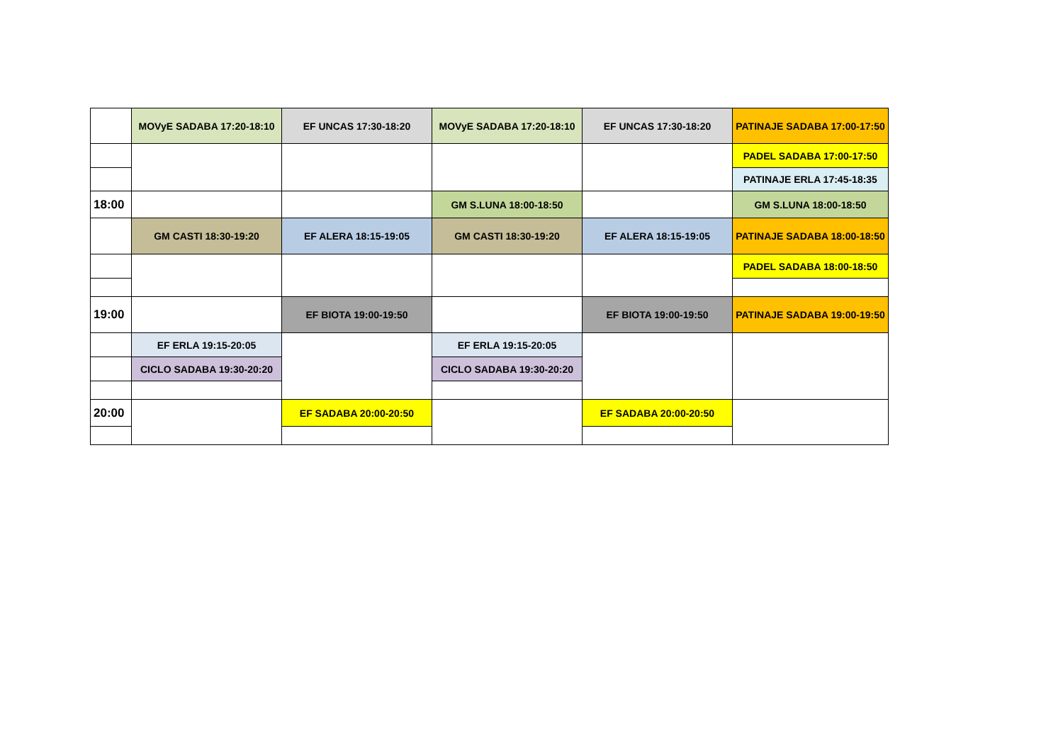| | MOVyE SADABA 17:20-18:10 | EF UNCAS 17:30-18:20 | MOVyE SADABA 17:20-18:10 | EF UNCAS 17:30-18:20 | PATINAJE SADABA 17:00-17:50 |
| | | | | | PADEL SADABA 17:00-17:50 |
| | | | | | PATINAJE ERLA 17:45-18:35 |
| 18:00 | | | GM S.LUNA 18:00-18:50 | | GM S.LUNA 18:00-18:50 |
| | GM CASTI 18:30-19:20 | EF ALERA 18:15-19:05 | GM CASTI 18:30-19:20 | EF ALERA 18:15-19:05 | PATINAJE SADABA 18:00-18:50 |
| | | | | | PADEL SADABA 18:00-18:50 |
| 19:00 | | EF BIOTA 19:00-19:50 | | EF BIOTA 19:00-19:50 | PATINAJE SADABA 19:00-19:50 |
| | EF ERLA 19:15-20:05 | | EF ERLA 19:15-20:05 | | |
| | CICLO SADABA 19:30-20:20 | | CICLO SADABA 19:30-20:20 | | |
| 20:00 | | EF SADABA 20:00-20:50 | | EF SADABA 20:00-20:50 | |